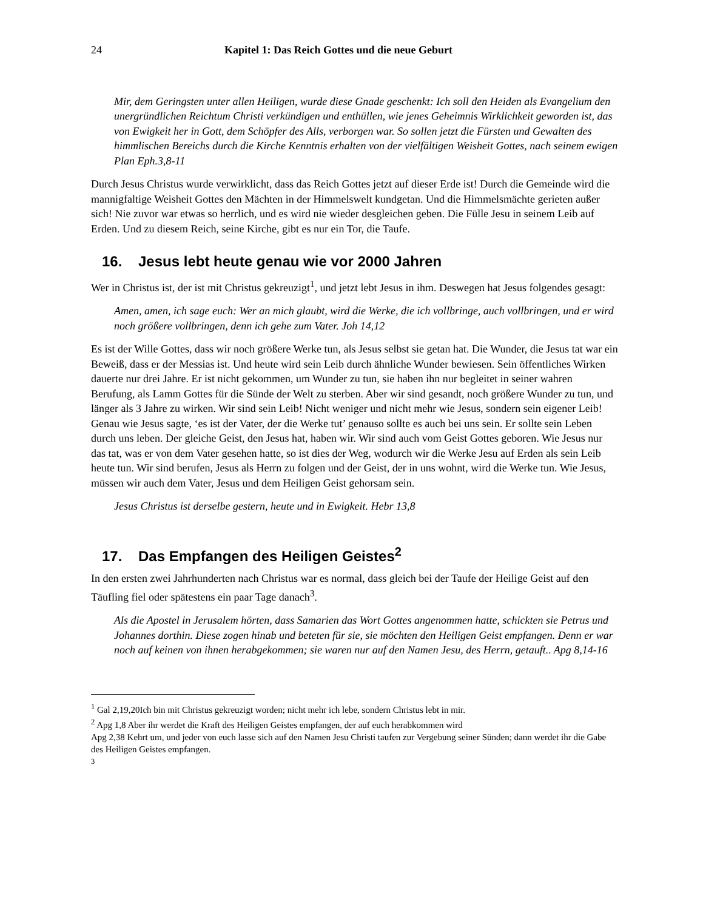24 Kapitel 1: Das Reich Gottes und die neue Geburt
Mir, dem Geringsten unter allen Heiligen, wurde diese Gnade geschenkt: Ich soll den Heiden als Evangelium den unergründlichen Reichtum Christi verkündigen und enthüllen, wie jenes Geheimnis Wirklichkeit geworden ist, das von Ewigkeit her in Gott, dem Schöpfer des Alls, verborgen war. So sollen jetzt die Fürsten und Gewalten des himmlischen Bereichs durch die Kirche Kenntnis erhalten von der vielfältigen Weisheit Gottes, nach seinem ewigen Plan Eph.3,8-11
Durch Jesus Christus wurde verwirklicht, dass das Reich Gottes jetzt auf dieser Erde ist! Durch die Gemeinde wird die mannigfaltige Weisheit Gottes den Mächten in der Himmelswelt kundgetan. Und die Himmelsmächte gerieten außer sich! Nie zuvor war etwas so herrlich, und es wird nie wieder desgleichen geben. Die Fülle Jesu in seinem Leib auf Erden. Und zu diesem Reich, seine Kirche, gibt es nur ein Tor, die Taufe.
16. Jesus lebt heute genau wie vor 2000 Jahren
Wer in Christus ist, der ist mit Christus gekreuzigt<sup>1</sup>, und jetzt lebt Jesus in ihm. Deswegen hat Jesus folgendes gesagt:
Amen, amen, ich sage euch: Wer an mich glaubt, wird die Werke, die ich vollbringe, auch vollbringen, und er wird noch größere vollbringen, denn ich gehe zum Vater. Joh 14,12
Es ist der Wille Gottes, dass wir noch größere Werke tun, als Jesus selbst sie getan hat. Die Wunder, die Jesus tat war ein Beweiß, dass er der Messias ist. Und heute wird sein Leib durch ähnliche Wunder bewiesen. Sein öffentliches Wirken dauerte nur drei Jahre. Er ist nicht gekommen, um Wunder zu tun, sie haben ihn nur begleitet in seiner wahren Berufung, als Lamm Gottes für die Sünde der Welt zu sterben. Aber wir sind gesandt, noch größere Wunder zu tun, und länger als 3 Jahre zu wirken. Wir sind sein Leib! Nicht weniger und nicht mehr wie Jesus, sondern sein eigener Leib! Genau wie Jesus sagte, ‘es ist der Vater, der die Werke tut’ genauso sollte es auch bei uns sein. Er sollte sein Leben durch uns leben. Der gleiche Geist, den Jesus hat, haben wir. Wir sind auch vom Geist Gottes geboren. Wie Jesus nur das tat, was er von dem Vater gesehen hatte, so ist dies der Weg, wodurch wir die Werke Jesu auf Erden als sein Leib heute tun. Wir sind berufen, Jesus als Herrn zu folgen und der Geist, der in uns wohnt, wird die Werke tun. Wie Jesus, müssen wir auch dem Vater, Jesus und dem Heiligen Geist gehorsam sein.
Jesus Christus ist derselbe gestern, heute und in Ewigkeit. Hebr 13,8
17. Das Empfangen des Heiligen Geistes<sup>2</sup>
In den ersten zwei Jahrhunderten nach Christus war es normal, dass gleich bei der Taufe der Heilige Geist auf den Täufling fiel oder spätestens ein paar Tage danach<sup>3</sup>.
Als die Apostel in Jerusalem hörten, dass Samarien das Wort Gottes angenommen hatte, schickten sie Petrus und Johannes dorthin. Diese zogen hinab und beteten für sie, sie möchten den Heiligen Geist empfangen. Denn er war noch auf keinen von ihnen herabgekommen; sie waren nur auf den Namen Jesu, des Herrn, getauft.. Apg 8,14-16
<sup>1</sup> Gal 2,19,20Ich bin mit Christus gekreuzigt worden; nicht mehr ich lebe, sondern Christus lebt in mir.
<sup>2</sup> Apg 1,8 Aber ihr werdet die Kraft des Heiligen Geistes empfangen, der auf euch herabkommen wird
Apg 2,38 Kehrt um, und jeder von euch lasse sich auf den Namen Jesu Christi taufen zur Vergebung seiner Sünden; dann werdet ihr die Gabe des Heiligen Geistes empfangen.
<sup>3</sup>